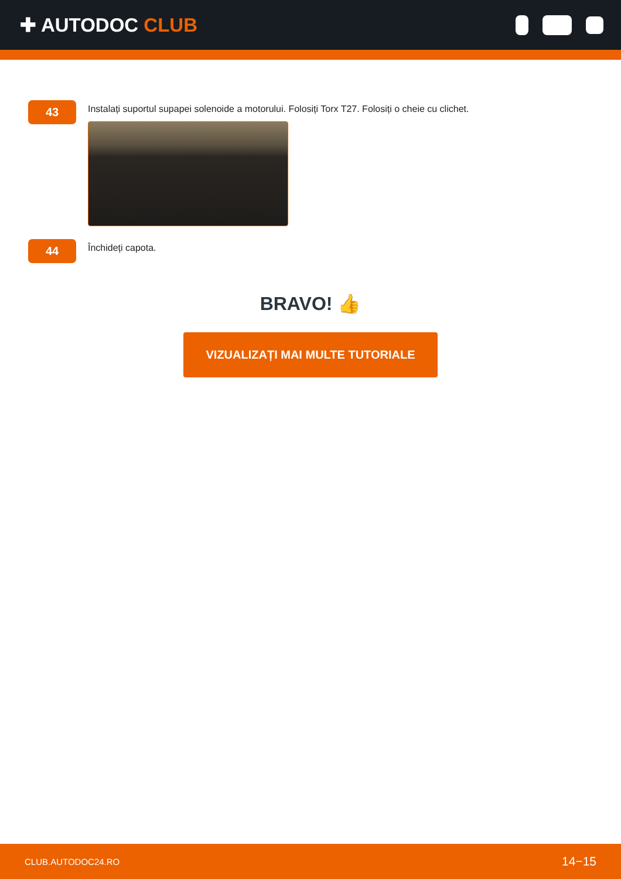✚ AUTODOC CLUB
43
Instalați suportul supapei solenoide a motorului. Folosiți Torx T27. Folosiți o cheie cu clichet.
44
Închideți capota.
BRAVO! 👍
VIZUALIZAȚI MAI MULTE TUTORIALE
CLUB.AUTODOC24.RO 14−15